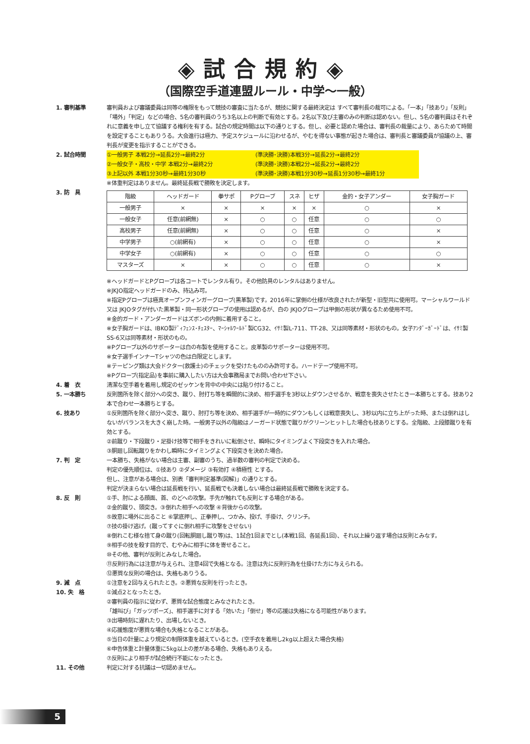◈試合規約◈
（国際空手道連盟ルール・中学〜一般）
1. 審判基準 審判員および審議委員は同等の権限をもって競技の審査に当たるが、競技に関する最終決定は すべて審判長の裁可による。「一本」「技あり」「反則」「場外」「判定」などの場合、5名の審判員のうち3名以上の判断で有効とする。2名以下及び主審のみの判断は認めない。但し、5名の審判員はそれぞれに意義を申し立て協議する権利を有する。試合の規定時間は以下の通りとする。但し、必要と認めた場合は、審判長の裁量により、あらためて時間を設定することもありうる。大会進行は極力、予定スケジュールに沿わせるが、やむを得ない事態が起きた場合は、審判長と審議委員が協議の上、審判長が変更を指示することができる。
2. 試合時間 ①一般男子 本戦2分→延長2分→最終2分 (準決勝･決勝)本戦3分→延長2分→最終2分
②一般女子・高校・中学 本戦2分→最終2分 (準決勝･決勝)本戦2分→延長2分→最終2分
③上記以外 本戦1分30秒→最終1分30秒 (準決勝･決勝)本戦1分30秒→延長1分30秒→最終1分
※体重判定はありません。最終延長戦で勝敗を決定します。
3. 防　具
| 階級 | ヘッドガード | 拳サポ | Pグローブ | スネ | ヒザ | 金的・女子アンダー | 女子胸ガード |
| --- | --- | --- | --- | --- | --- | --- | --- |
| 一般男子 | × | × | × | × | × | ○ | × |
| 一般女子 | 任意(前網無) | × | ○ | ○ | 任意 | ○ | ○ |
| 高校男子 | 任意(前網無) | × | ○ | ○ | 任意 | ○ | × |
| 中学男子 | ○(前網有) | × | ○ | ○ | 任意 | ○ | × |
| 中学女子 | ○(前網有) | × | ○ | ○ | 任意 | ○ | ○ |
| マスターズ | × | × | ○ | ○ | 任意 | ○ | × |
※ヘッドガードとPグローブは各コートでレンタル有り。その他防具のレンタルはありません。
※JKJO指定ヘッドガードのみ、持込み可。
※指定Pグローブは極真オープンフィンガーグローブ(黒革製)です。2016年に掌側の仕様が改良されたが新型・旧型共に使用可。マーシャルワールド又は JKJOタグが付いた黒革製・同一形状グローブの使用は認めるが、白の JKJOグローブは甲側の形状が異なるため使用不可。
※金的ガード・アンダーガードはズボンの内側に着用すること。
※女子胸ガードは、IBKO製ﾃﾞｨﾌｪﾝｽ･ﾁｪｽﾀｰ、ﾏｰｼｬﾙﾜｰﾙﾄﾞ製CG32、ｲｻﾐ製L-711、TT-28、又は同等素材・形状のもの。女子ｱﾝﾀﾞｰｶﾞｰﾄﾞは、ｲｻﾐ製SS-6又は同等素材・形状のもの。
※Pグローブ以外のサポーターは白の布製を使用すること。皮革製のサポーターは使用不可。
※女子選手インナーTシャツの色は白限定とします。
※テーピング類は大会ドクター(救護士)のチェックを受けたもののみ許可する。ハードテープ使用不可。
※Pグローブ(指定品)を事前に購入したい方は大会事務局までお問い合わせ下さい。
4. 着　衣 清潔な空手着を着用し規定のゼッケンを背中の中央には貼り付けること。
5. 一本勝ち 反則箇所を除く部分への突き、蹴り、肘打ち等を瞬間的に決め、相手選手を3秒以上ダウンさせるか、戦意を喪失させたとき一本勝ちとする。技あり2本で合わせ一本勝ちとする。
6. 技あり ①反則箇所を除く部分へ突き、蹴り、肘打ち等を決め、相手選手が一時的にダウンもしくは戦意喪失し、3秒以内に立ち上がった時、または倒れはしないがバランスを大きく崩した時。一般男子以外の階級はノーガード状態で蹴りがクリーンヒットした場合も技ありとする。全階級、上段膝蹴りを有効とする。
②前蹴り・下段蹴り・足掛け技等で相手をきれいに転倒させ、瞬時にタイミングよく下段突きを入れた場合。
③胴廻し回転蹴りをかわし瞬時にタイミングよく下段突きを決めた場合。
7. 判　定 一本勝ち、失格がない場合は主審、副審のうち、過半数の審判の判定で決める。
判定の優先順位は、①技あり ②ダメージ ③有効打 ④積極性 とする。
但し、注意がある場合は、別表「審判判定基準(図解)」の通りとする。
判定が決まらない場合は延長戦を行い、延長戦でも決着しない場合は最終延長戦で勝敗を決定する。
8. 反　則 ①手、肘による顔面、首、のどへの攻撃。手先が触れても反則とする場合がある。
②金的蹴り、頭突き。③倒れた相手への攻撃 ④背後からの攻撃。
⑤故意に場外に出ること ⑥掌底押し、正拳押し、つかみ、投げ、手掛け、クリンチ。
⑦技の掛け逃げ。(蹴ってすぐに倒れ相手に攻撃をさせない)
⑧倒れこむ様な捨て身の蹴り(回転胴廻し蹴り等)は、1試合1回までとし(本戦1回、各延長1回)、それ以上繰り返す場合は反則とみなす。
⑨相手の技を殺す目的で、むやみに相手に体を寄せること。
⑩その他、審判が反則とみなした場合。
⑪反則行為には注意が与えられ、注意4回で失格となる。注意は先に反則行為を仕掛けた方に与えられる。
⑫悪質な反則の場合は、失格もありうる。
9. 減　点 ①注意を2回与えられたとき。②悪質な反則を行ったとき。
10. 失　格 ①減点2となったとき。
②審判員の指示に従わず、悪質な試合態度とみなされたとき。
「雄叫び」「ガッツポーズ」、相手選手に対する「効いた」「倒せ」等の応援は失格になる可能性があります。
③出場時刻に遅れたり、出場しないとき。
④応援態度が悪質な場合も失格となることがある。
⑤当日の計量により規定の制限体重を越えているとき。(空手衣を着用し2kg以上超えた場合失格)
⑥申告体重と計量体重に5kg以上の差がある場合、失格もありえる。
⑦反則により相手が試合続行不能になったとき。
11. その他 判定に対する抗議は一切認めません。
5